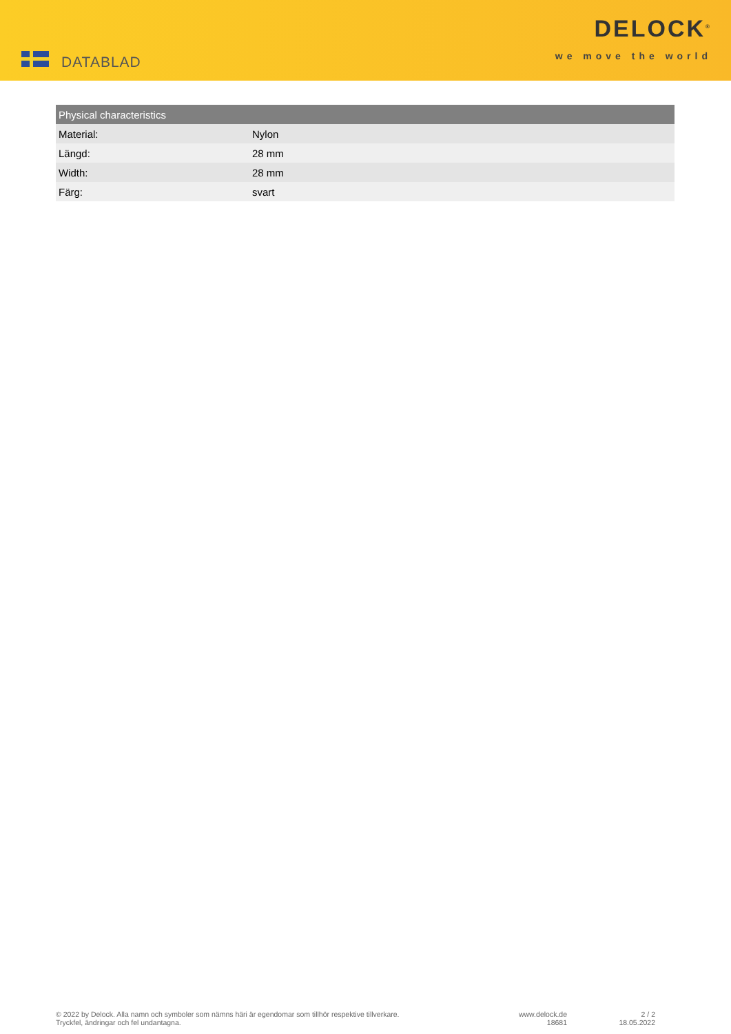DATABLAD
DELOCK<sup>®</sup>
we move the world
| Physical characteristics | |
| --- | --- |
| Material: | Nylon |
| Längd: | 28 mm |
| Width: | 28 mm |
| Färg: | svart |
© 2022 by Delock. Alla namn och symboler som nämns häri är egendomar som tillhör respektive tillverkare.
Tryckfel, ändringar och fel undantagna.
www.delock.de
18681
2 / 2
18.05.2022